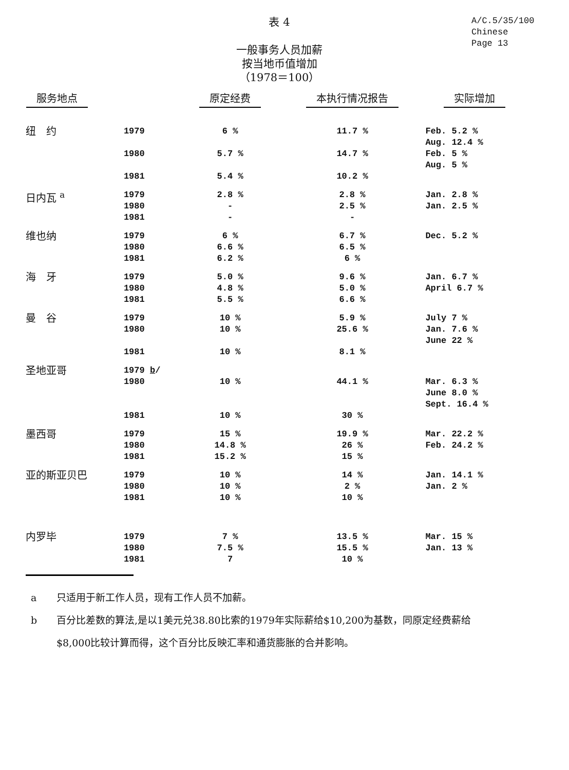表 4
一般事务人员加薪
按当地币值增加
（1978＝100）
A/C.5/35/100
Chinese
Page 13
| 服务地点 | | 原定经费 | 本执行情况报告 | 实际增加 |
| --- | --- | --- | --- | --- |
| 纽 约 | 1979 1980 1981 | 6 % 5.7 % 5.4 % | 11.7 % 14.7 % 10.2 % | Feb. 5.2 % Aug. 12.4 % Feb. 5 % Aug. 5 % |
| 日内瓦 <sup>a</sup> | 1979 1980 1981 | 2.8 % - - | 2.8 % 2.5 % - | Jan. 2.8 % Jan. 2.5 % |
| 维也纳 | 1979 1980 1981 | 6 % 6.6 % 6.2 % | 6.7 % 6.5 % 6 % | Dec. 5.2 % |
| 海 牙 | 1979 1980 1981 | 5.0 % 4.8 % 5.5 % | 9.6 % 5.0 % 6.6 % | Jan. 6.7 % April 6.7 % |
| 曼 谷 | 1979 1980 1981 | 10 % 10 % 10 % | 5.9 % 25.6 % 8.1 % | July 7 % Jan. 7.6 % June 22 % |
| 圣地亚哥 | 1979 b / 1980 1981 | 10 % 10 % | 44.1 % 30 % | Mar. 6.3 % June 8.0 % Sept. 16.4 % |
| 墨西哥 | 1979 1980 1981 | 15 % 14.8 % 15.2 % | 19.9 % 26 % 15 % | Mar. 22.2 % Feb. 24.2 % |
| 亚的斯亚贝巴 | 1979 1980 1981 | 10 % 10 % 10 % | 14 % 2 % 10 % | Jan. 14.1 % Jan. 2 % |
| 内罗毕 | 1979 1980 1981 | 7 % 7.5 % 7 | 13.5 % 15.5 % 10 % | Mar. 15 % Jan. 13 % |
a 只适用于新工作人员，现有工作人员不加薪。
b 百分比差数的算法,是以1美元兑38.80比索的1979年实际薪给$10,200为基数，同原定经费薪给$8,000比较计算而得，这个百分比反映汇率和通货膨胀的合并影响。